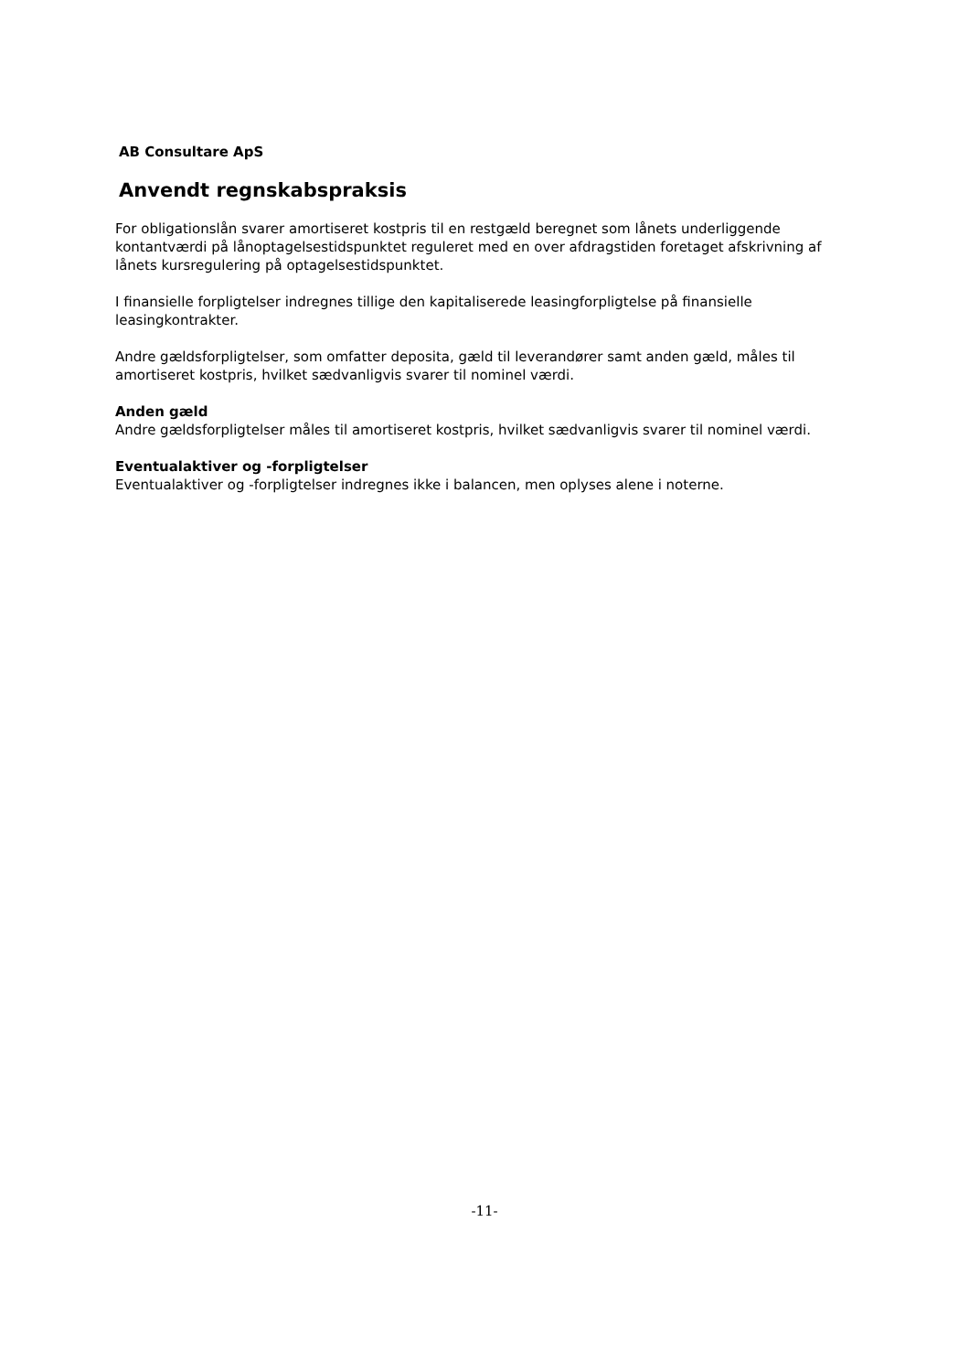AB Consultare ApS
Anvendt regnskabspraksis
For obligationslån svarer amortiseret kostpris til en restgæld beregnet som lånets underliggende kontantværdi på lånoptagelsestidspunktet reguleret med en over afdragstiden foretaget afskrivning af lånets kursregulering på optagelsestidspunktet.
I finansielle forpligtelser indregnes tillige den kapitaliserede leasingforpligtelse på finansielle leasingkontrakter.
Andre gældsforpligtelser, som omfatter deposita, gæld til leverandører samt anden gæld, måles til amortiseret kostpris, hvilket sædvanligvis svarer til nominel værdi.
Anden gæld
Andre gældsforpligtelser måles til amortiseret kostpris, hvilket sædvanligvis svarer til nominel værdi.
Eventualaktiver og -forpligtelser
Eventualaktiver og -forpligtelser indregnes ikke i balancen, men oplyses alene i noterne.
-11-